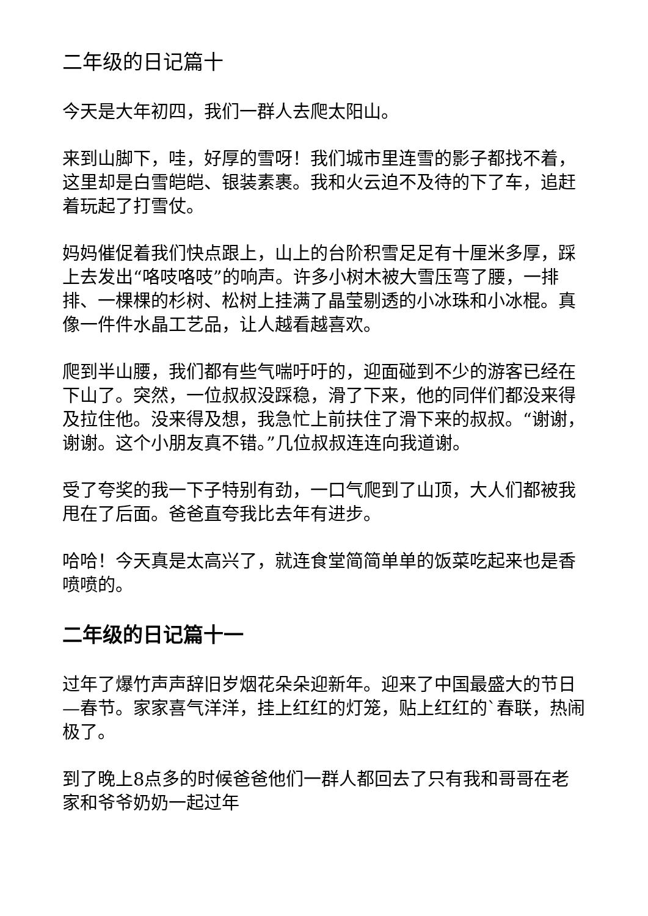二年级的日记篇十
今天是大年初四，我们一群人去爬太阳山。
来到山脚下，哇，好厚的雪呀！我们城市里连雪的影子都找不着，这里却是白雪皑皑、银装素裹。我和火云迫不及待的下了车，追赶着玩起了打雪仗。
妈妈催促着我们快点跟上，山上的台阶积雪足足有十厘米多厚，踩上去发出“咯吱咯吱”的响声。许多小树木被大雪压弯了腰，一排排、一棵棵的杉树、松树上挂满了晶莹剔透的小冰珠和小冰棍。真像一件件水晶工艺品，让人越看越喜欢。
爬到半山腰，我们都有些气喘吁吁的，迎面碰到不少的游客已经在下山了。突然，一位叔叔没踩稳，滑了下来，他的同伴们都没来得及拉住他。没来得及想，我急忙上前扶住了滑下来的叔叔。“谢谢，谢谢。这个小朋友真不错。”几位叔叔连连向我道谢。
受了夸奖的我一下子特别有劲，一口气爬到了山顶，大人们都被我甩在了后面。爸爸直夸我比去年有进步。
哈哈！今天真是太高兴了，就连食堂简简单单的饭菜吃起来也是香喷喷的。
二年级的日记篇十一
过年了爆竹声声辞旧岁烟花朵朵迎新年。迎来了中国最盛大的节日—春节。家家喜气洋洋，挂上红红的灯笼，贴上红红的`春联，热闹极了。
到了晚上8点多的时候爸爸他们一群人都回去了只有我和哥哥在老家和爷爷奶奶一起过年